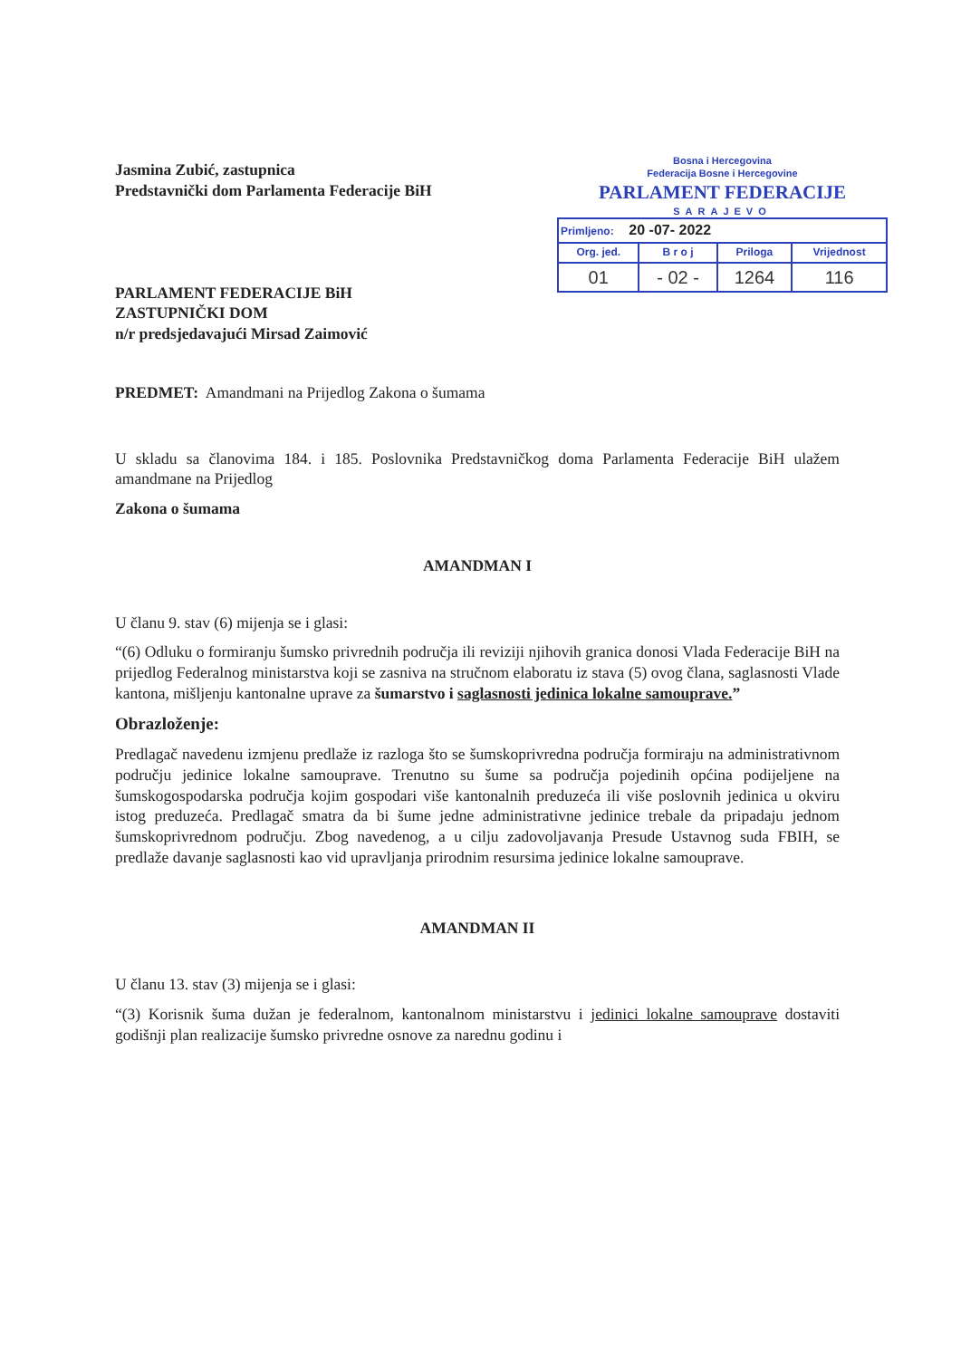Bosna i Hercegovina
Federacija Bosne i Hercegovine
PARLAMENT FEDERACIJE
SARAJEVO
| Primljeno: 20 -07- 2022 | | | |
| Org. jed. | B r o j | Priloga | Vrijednost |
| 01 | - 02 - | 1264 | 116 |
Jasmina Zubić, zastupnica
Predstavnički dom Parlamenta Federacije BiH
PARLAMENT FEDERACIJE BiH
ZASTUPNIČKI DOM
n/r predsjedavajući Mirsad Zaimović
PREDMET: Amandmani na Prijedlog Zakona o šumama
U skladu sa članovima 184. i 185. Poslovnika Predstavničkog doma Parlamenta Federacije BiH ulažem amandmane na Prijedlog
Zakona o šumama
AMANDMAN I
U članu 9. stav (6) mijenja se i glasi:
“(6) Odluku o formiranju šumsko privrednih područja ili reviziji njihovih granica donosi Vlada Federacije BiH na prijedlog Federalnog ministarstva koji se zasniva na stručnom elaboratu iz stava (5) ovog člana, saglasnosti Vlade kantona, mišljenju kantonalne uprave za šumarstvo i saglasnosti jedinica lokalne samouprave.”
Obrazloženje:
Predlagač navedenu izmjenu predlaže iz razloga što se šumskoprivredna područja formiraju na administrativnom području jedinice lokalne samouprave. Trenutno su šume sa područja pojedinih općina podijeljene na šumskogospodarska područja kojim gospodari više kantonalnih preduzeća ili više poslovnih jedinica u okviru istog preduzeća. Predlagač smatra da bi šume jedne administrativne jedinice trebale da pripadaju jednom šumskoprivrednom području. Zbog navedenog, a u cilju zadovoljavanja Presude Ustavnog suda FBIH, se predlaže davanje saglasnosti kao vid upravljanja prirodnim resursima jedinice lokalne samouprave.
AMANDMAN II
U članu 13. stav (3) mijenja se i glasi:
“(3) Korisnik šuma dužan je federalnom, kantonalnom ministarstvu i jedinici lokalne samouprave dostaviti godišnji plan realizacije šumsko privredne osnove za narednu godinu i